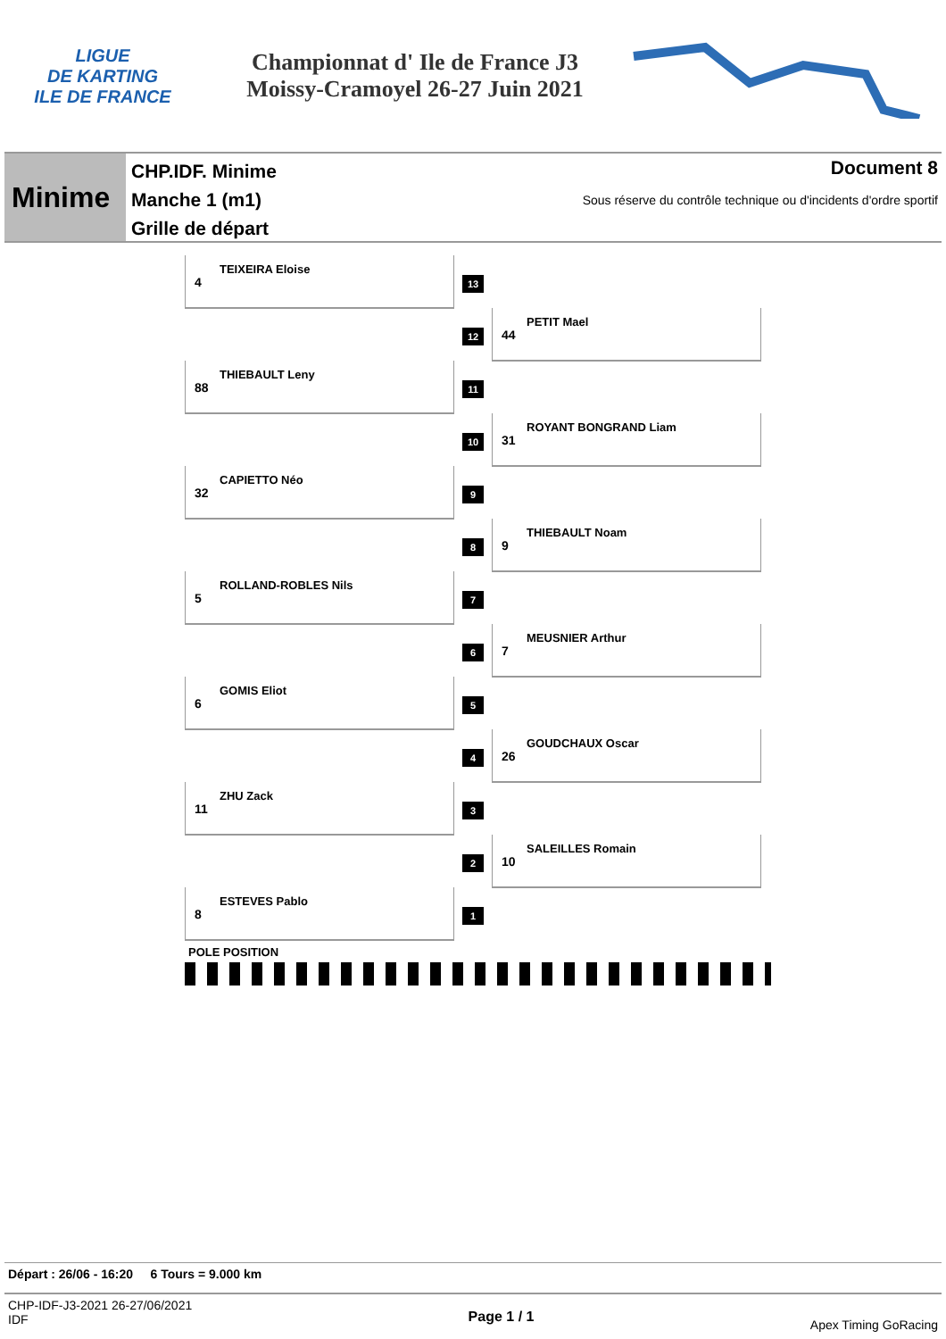LIGUE
DE KARTING
ILE DE FRANCE
Championnat d' Ile de France J3
Moissy-Cramoyel 26-27 Juin 2021
Minime
CHP.IDF. Minime
Manche 1 (m1)
Grille de départ
Document 8
Sous réserve du contrôle technique ou d'incidents d'ordre sportif
TEIXEIRA Eloise
4
13
PETIT Mael
44
12
THIEBAULT Leny
88
11
ROYANT BONGRAND Liam
31
10
CAPIETTO Néo
32
9
THIEBAULT Noam
9
8
ROLLAND-ROBLES Nils
5
7
MEUSNIER Arthur
7
6
GOMIS Eliot
6
5
GOUDCHAUX Oscar
26
4
ZHU Zack
11
3
SALEILLES Romain
10
2
ESTEVES Pablo
8
1
POLE POSITION
Départ : 26/06 - 16:20 6 Tours = 9.000 km
CHP-IDF-J3-2021 26-27/06/2021
IDF Page 1 / 1 Apex Timing GoRacing